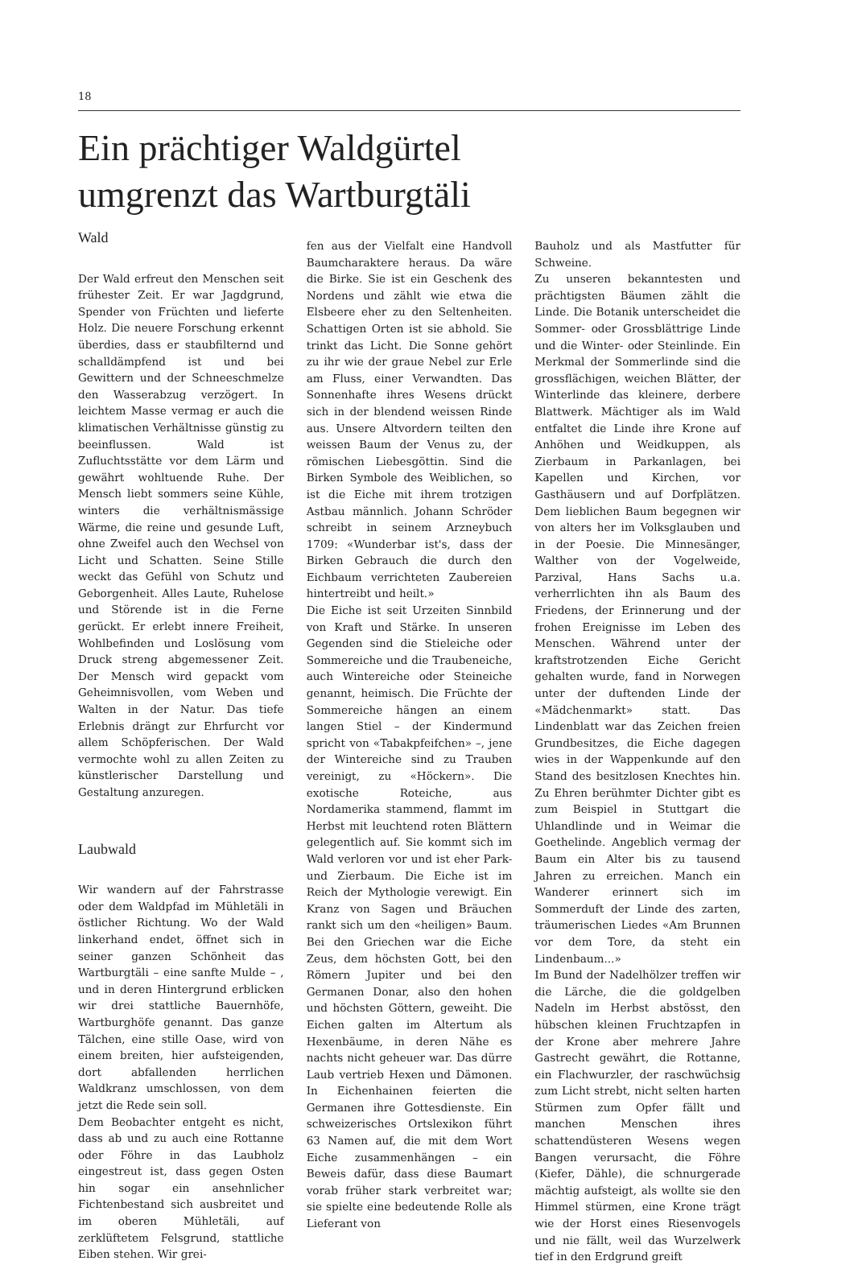18
Ein prächtiger Waldgürtel
umgrenzt das Wartburgtäli
Wald
Der Wald erfreut den Menschen seit frühester Zeit. Er war Jagdgrund, Spender von Früchten und lieferte Holz. Die neuere Forschung erkennt überdies, dass er staubfilternd und schalldämpfend ist und bei Gewittern und der Schneeschmelze den Wasserabzug verzögert. In leichtem Masse vermag er auch die klimatischen Verhältnisse günstig zu beeinflussen. Wald ist Zufluchtsstätte vor dem Lärm und gewährt wohltuende Ruhe. Der Mensch liebt sommers seine Kühle, winters die verhältnismässige Wärme, die reine und gesunde Luft, ohne Zweifel auch den Wechsel von Licht und Schatten. Seine Stille weckt das Gefühl von Schutz und Geborgenheit. Alles Laute, Ruhelose und Störende ist in die Ferne gerückt. Er erlebt innere Freiheit, Wohlbefinden und Loslösung vom Druck streng abgemessener Zeit. Der Mensch wird gepackt vom Geheimnisvollen, vom Weben und Walten in der Natur. Das tiefe Erlebnis drängt zur Ehrfurcht vor allem Schöpferischen. Der Wald vermochte wohl zu allen Zeiten zu künstlerischer Darstellung und Gestaltung anzuregen.
Laubwald
Wir wandern auf der Fahrstrasse oder dem Waldpfad im Mühletäli in östlicher Richtung. Wo der Wald linkerhand endet, öffnet sich in seiner ganzen Schönheit das Wartburgtäli – eine sanfte Mulde – , und in deren Hintergrund erblicken wir drei stattliche Bauernhöfe, Wartburghöfe genannt. Das ganze Tälchen, eine stille Oase, wird von einem breiten, hier aufsteigenden, dort abfallenden herrlichen Waldkranz umschlossen, von dem jetzt die Rede sein soll.
Dem Beobachter entgeht es nicht, dass ab und zu auch eine Rottanne oder Föhre in das Laubholz eingestreut ist, dass gegen Osten hin sogar ein ansehnlicher Fichtenbestand sich ausbreitet und im oberen Mühletäli, auf zerklüftetem Felsgrund, stattliche Eiben stehen. Wir grei-
fen aus der Vielfalt eine Handvoll Baumcharaktere heraus. Da wäre die Birke. Sie ist ein Geschenk des Nordens und zählt wie etwa die Elsbeere eher zu den Seltenheiten. Schattigen Orten ist sie abhold. Sie trinkt das Licht. Die Sonne gehört zu ihr wie der graue Nebel zur Erle am Fluss, einer Verwandten. Das Sonnenhafte ihres Wesens drückt sich in der blendend weissen Rinde aus. Unsere Altvordern teilten den weissen Baum der Venus zu, der römischen Liebesgöttin. Sind die Birken Symbole des Weiblichen, so ist die Eiche mit ihrem trotzigen Astbau männlich. Johann Schröder schreibt in seinem Arzneybuch 1709: «Wunderbar ist's, dass der Birken Gebrauch die durch den Eichbaum verrichteten Zaubereien hintertreibt und heilt.»
Die Eiche ist seit Urzeiten Sinnbild von Kraft und Stärke. In unseren Gegenden sind die Stieleiche oder Sommereiche und die Traubeneiche, auch Wintereiche oder Steineiche genannt, heimisch. Die Früchte der Sommereiche hängen an einem langen Stiel – der Kindermund spricht von «Tabakpfeifchen» –, jene der Wintereiche sind zu Trauben vereinigt, zu «Höckern». Die exotische Roteiche, aus Nordamerika stammend, flammt im Herbst mit leuchtend roten Blättern gelegentlich auf. Sie kommt sich im Wald verloren vor und ist eher Park- und Zierbaum. Die Eiche ist im Reich der Mythologie verewigt. Ein Kranz von Sagen und Bräuchen rankt sich um den «heiligen» Baum. Bei den Griechen war die Eiche Zeus, dem höchsten Gott, bei den Römern Jupiter und bei den Germanen Donar, also den hohen und höchsten Göttern, geweiht. Die Eichen galten im Altertum als Hexenbäume, in deren Nähe es nachts nicht geheuer war. Das dürre Laub vertrieb Hexen und Dämonen. In Eichenhainen feierten die Germanen ihre Gottesdienste. Ein schweizerisches Ortslexikon führt 63 Namen auf, die mit dem Wort Eiche zusammenhängen – ein Beweis dafür, dass diese Baumart vorab früher stark verbreitet war; sie spielte eine bedeutende Rolle als Lieferant von
Bauholz und als Mastfutter für Schweine.
Zu unseren bekanntesten und prächtigsten Bäumen zählt die Linde. Die Botanik unterscheidet die Sommer- oder Grossblättrige Linde und die Winter- oder Steinlinde. Ein Merkmal der Sommerlinde sind die grossflächigen, weichen Blätter, der Winterlinde das kleinere, derbere Blattwerk. Mächtiger als im Wald entfaltet die Linde ihre Krone auf Anhöhen und Weidkuppen, als Zierbaum in Parkanlagen, bei Kapellen und Kirchen, vor Gasthäusern und auf Dorfplätzen. Dem lieblichen Baum begegnen wir von alters her im Volksglauben und in der Poesie. Die Minnesänger, Walther von der Vogelweide, Parzival, Hans Sachs u.a. verherrlichten ihn als Baum des Friedens, der Erinnerung und der frohen Ereignisse im Leben des Menschen. Während unter der kraftstrotzenden Eiche Gericht gehalten wurde, fand in Norwegen unter der duftenden Linde der «Mädchenmarkt» statt. Das Lindenblatt war das Zeichen freien Grundbesitzes, die Eiche dagegen wies in der Wappenkunde auf den Stand des besitzlosen Knechtes hin. Zu Ehren berühmter Dichter gibt es zum Beispiel in Stuttgart die Uhlandlinde und in Weimar die Goethelinde. Angeblich vermag der Baum ein Alter bis zu tausend Jahren zu erreichen. Manch ein Wanderer erinnert sich im Sommerduft der Linde des zarten, träumerischen Liedes «Am Brunnen vor dem Tore, da steht ein Lindenbaum...»
Im Bund der Nadelhölzer treffen wir die Lärche, die die goldgelben Nadeln im Herbst abstösst, den hübschen kleinen Fruchtzapfen in der Krone aber mehrere Jahre Gastrecht gewährt, die Rottanne, ein Flachwurzler, der raschwüchsig zum Licht strebt, nicht selten harten Stürmen zum Opfer fällt und manchen Menschen ihres schattendüsteren Wesens wegen Bangen verursacht, die Föhre (Kiefer, Dähle), die schnurgerade mächtig aufsteigt, als wollte sie den Himmel stürmen, eine Krone trägt wie der Horst eines Riesenvogels und nie fällt, weil das Wurzelwerk tief in den Erdgrund greift